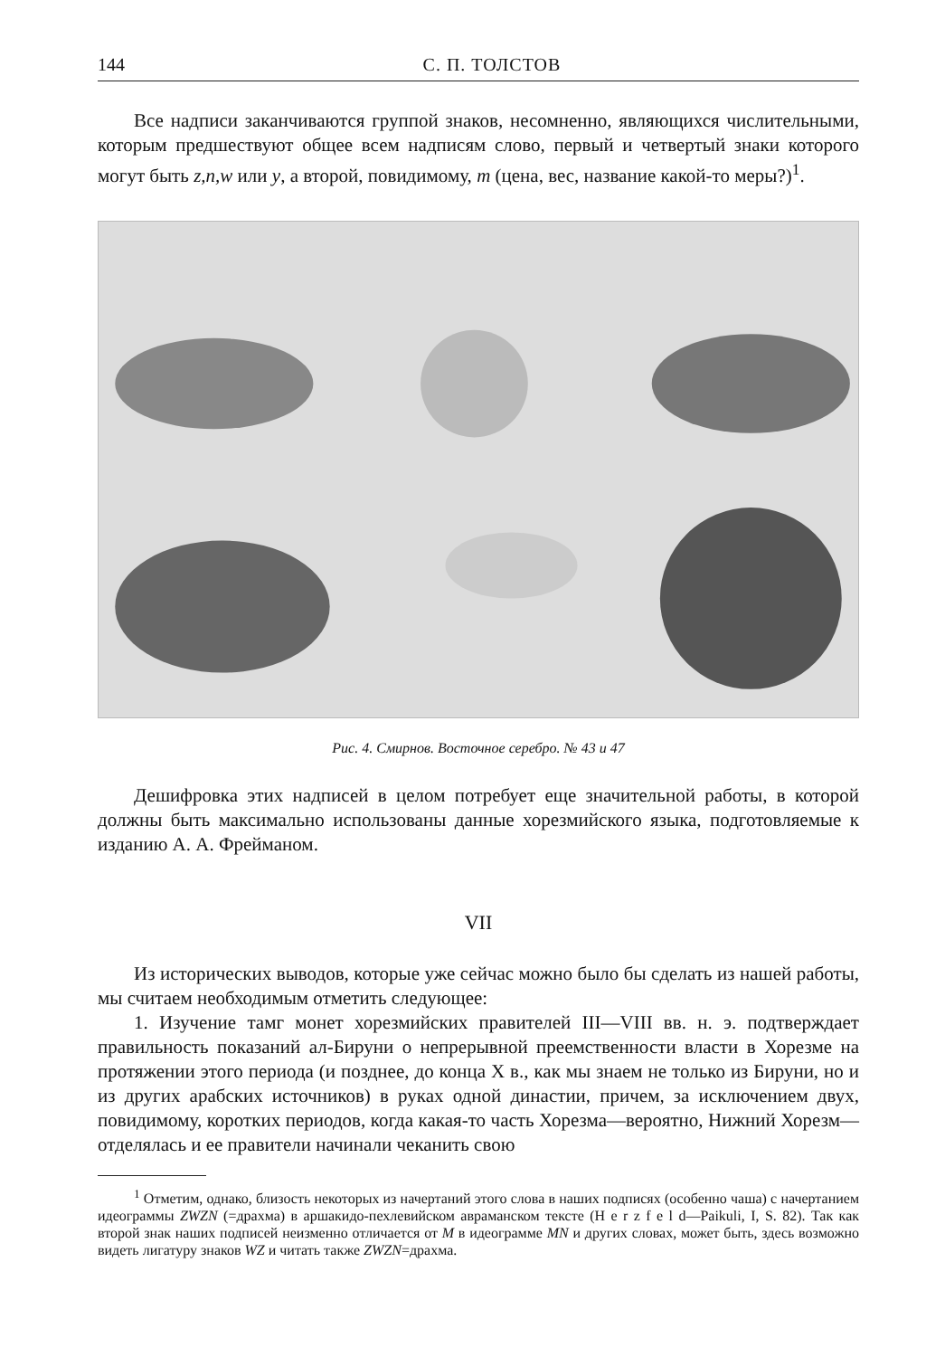144 С. П. ТОЛСТОВ
Все надписи заканчиваются группой знаков, несомненно, являющихся числительными, которым предшествуют общее всем надписям слово, первый и четвертый знаки которого могут быть z,n,w или y, а второй, повидимому, m (цена, вес, название какой-то меры?)<sup>1</sup>.
Рис. 4. Смирнов. Восточное серебро. № 43 и 47
Дешифровка этих надписей в целом потребует еще значительной работы, в которой должны быть максимально использованы данные хорезмийского языка, подготовляемые к изданию А. А. Фрейманом.
VII
Из исторических выводов, которые уже сейчас можно было бы сделать из нашей работы, мы считаем необходимым отметить следующее:
1. Изучение тамг монет хорезмийских правителей III—VIII вв. н. э. подтверждает правильность показаний ал-Бируни о непрерывной преемственности власти в Хорезме на протяжении этого периода (и позднее, до конца X в., как мы знаем не только из Бируни, но и из других арабских источников) в руках одной династии, причем, за исключением двух, повидимому, коротких периодов, когда какая-то часть Хорезма—вероятно, Нижний Хорезм—отделялась и ее правители начинали чеканить свою
<sup>1</sup> Отметим, однако, близость некоторых из начертаний этого слова в наших подписях (особенно чаша) с начертанием идеограммы ZWZN (=драхма) в аршакидо-пехлевийском авраманском тексте (H e r z f e l d—Paikuli, I, S. 82). Так как второй знак наших подписей неизменно отличается от M в идеограмме MN и других словах, может быть, здесь возможно видеть лигатуру знаков WZ и читать также ZWZN=драхма.